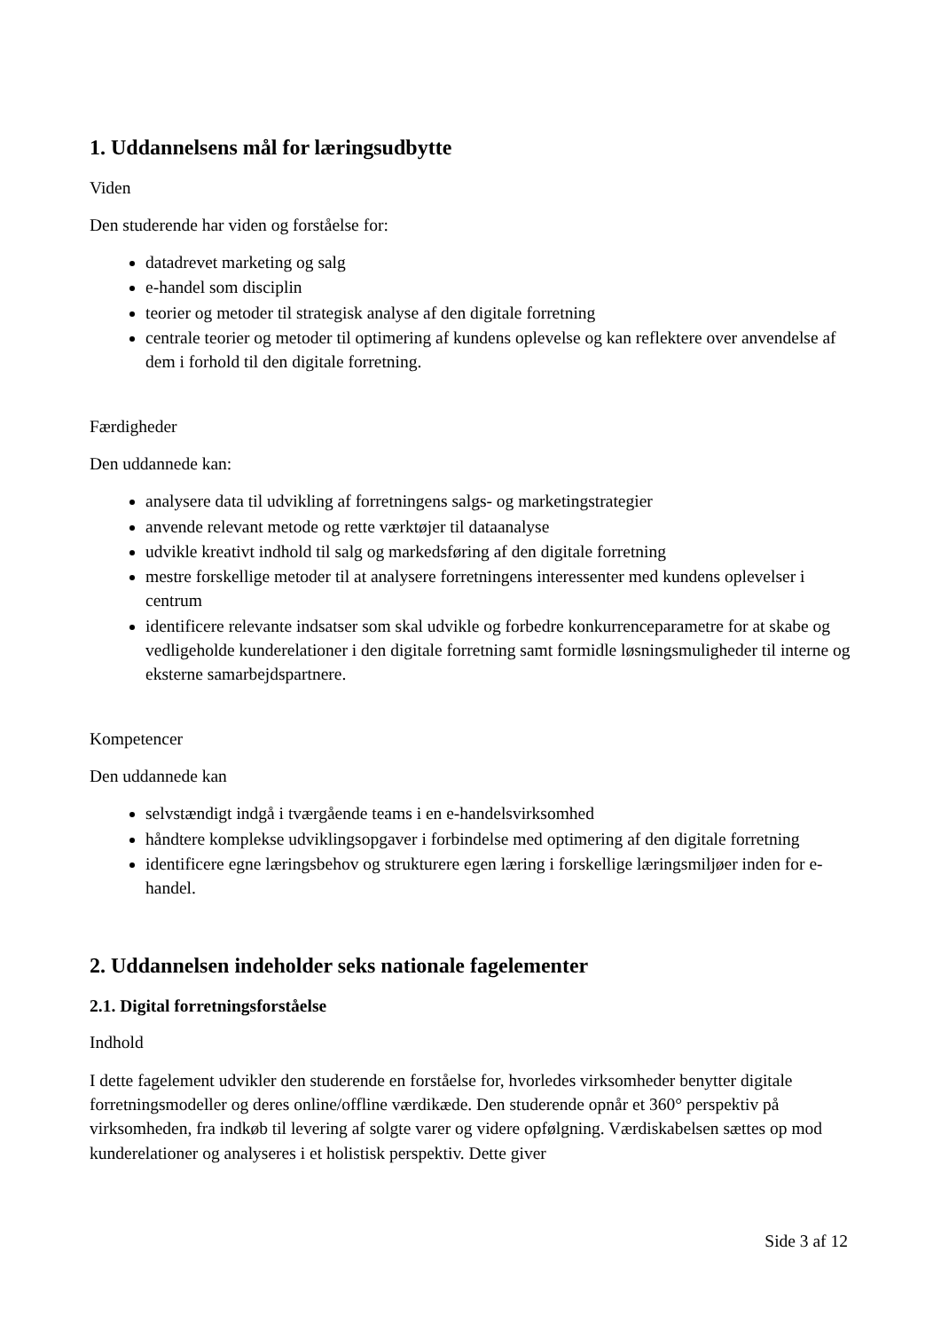1. Uddannelsens mål for læringsudbytte
Viden
Den studerende har viden og forståelse for:
datadrevet marketing og salg
e-handel som disciplin
teorier og metoder til strategisk analyse af den digitale forretning
centrale teorier og metoder til optimering af kundens oplevelse og kan reflektere over anvendelse af dem i forhold til den digitale forretning.
Færdigheder
Den uddannede kan:
analysere data til udvikling af forretningens salgs- og marketingstrategier
anvende relevant metode og rette værktøjer til dataanalyse
udvikle kreativt indhold til salg og markedsføring af den digitale forretning
mestre forskellige metoder til at analysere forretningens interessenter med kundens oplevelser i centrum
identificere relevante indsatser som skal udvikle og forbedre konkurrenceparametre for at skabe og vedligeholde kunderelationer i den digitale forretning samt formidle løsningsmuligheder til interne og eksterne samarbejdspartnere.
Kompetencer
Den uddannede kan
selvstændigt indgå i tværgående teams i en e-handelsvirksomhed
håndtere komplekse udviklingsopgaver i forbindelse med optimering af den digitale forretning
identificere egne læringsbehov og strukturere egen læring i forskellige læringsmiljøer inden for e-handel.
2. Uddannelsen indeholder seks nationale fagelementer
2.1. Digital forretningsforståelse
Indhold
I dette fagelement udvikler den studerende en forståelse for, hvorledes virksomheder benytter digitale forretningsmodeller og deres online/offline værdikæde. Den studerende opnår et 360° perspektiv på virksomheden, fra indkøb til levering af solgte varer og videre opfølgning. Værdiskabelsen sættes op mod kunderelationer og analyseres i et holistisk perspektiv. Dette giver
Side 3 af 12